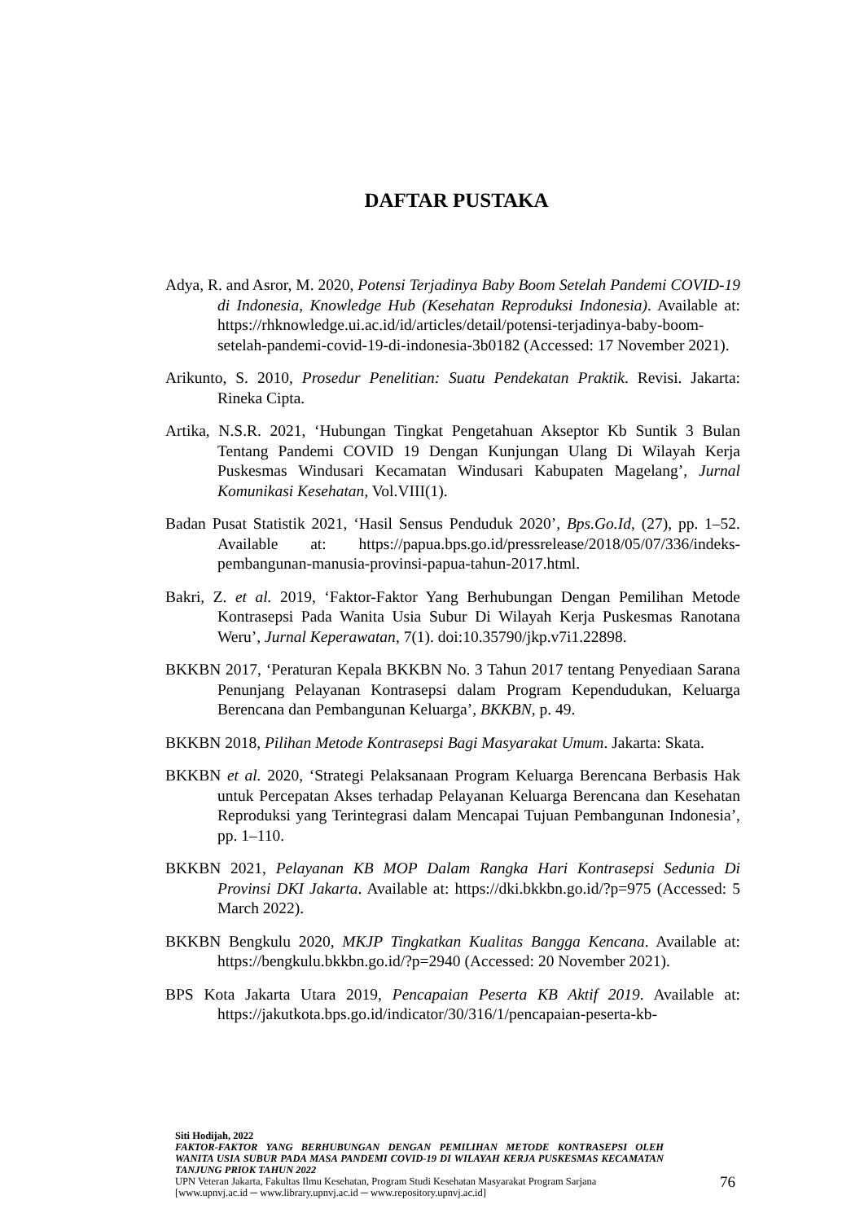DAFTAR PUSTAKA
Adya, R. and Asror, M. 2020, Potensi Terjadinya Baby Boom Setelah Pandemi COVID-19 di Indonesia, Knowledge Hub (Kesehatan Reproduksi Indonesia). Available at: https://rhknowledge.ui.ac.id/id/articles/detail/potensi-terjadinya-baby-boom-setelah-pandemi-covid-19-di-indonesia-3b0182 (Accessed: 17 November 2021).
Arikunto, S. 2010, Prosedur Penelitian: Suatu Pendekatan Praktik. Revisi. Jakarta: Rineka Cipta.
Artika, N.S.R. 2021, ‘Hubungan Tingkat Pengetahuan Akseptor Kb Suntik 3 Bulan Tentang Pandemi COVID 19 Dengan Kunjungan Ulang Di Wilayah Kerja Puskesmas Windusari Kecamatan Windusari Kabupaten Magelang’, Jurnal Komunikasi Kesehatan, Vol.VIII(1).
Badan Pusat Statistik 2021, ‘Hasil Sensus Penduduk 2020’, Bps.Go.Id, (27), pp. 1–52. Available at: https://papua.bps.go.id/pressrelease/2018/05/07/336/indeks-pembangunan-manusia-provinsi-papua-tahun-2017.html.
Bakri, Z. et al. 2019, ‘Faktor-Faktor Yang Berhubungan Dengan Pemilihan Metode Kontrasepsi Pada Wanita Usia Subur Di Wilayah Kerja Puskesmas Ranotana Weru’, Jurnal Keperawatan, 7(1). doi:10.35790/jkp.v7i1.22898.
BKKBN 2017, ‘Peraturan Kepala BKKBN No. 3 Tahun 2017 tentang Penyediaan Sarana Penunjang Pelayanan Kontrasepsi dalam Program Kependudukan, Keluarga Berencana dan Pembangunan Keluarga’, BKKBN, p. 49.
BKKBN 2018, Pilihan Metode Kontrasepsi Bagi Masyarakat Umum. Jakarta: Skata.
BKKBN et al. 2020, ‘Strategi Pelaksanaan Program Keluarga Berencana Berbasis Hak untuk Percepatan Akses terhadap Pelayanan Keluarga Berencana dan Kesehatan Reproduksi yang Terintegrasi dalam Mencapai Tujuan Pembangunan Indonesia’, pp. 1–110.
BKKBN 2021, Pelayanan KB MOP Dalam Rangka Hari Kontrasepsi Sedunia Di Provinsi DKI Jakarta. Available at: https://dki.bkkbn.go.id/?p=975 (Accessed: 5 March 2022).
BKKBN Bengkulu 2020, MKJP Tingkatkan Kualitas Bangga Kencana. Available at: https://bengkulu.bkkbn.go.id/?p=2940 (Accessed: 20 November 2021).
BPS Kota Jakarta Utara 2019, Pencapaian Peserta KB Aktif 2019. Available at: https://jakutkota.bps.go.id/indicator/30/316/1/pencapaian-peserta-kb-
Siti Hodijah, 2022
FAKTOR-FAKTOR YANG BERHUBUNGAN DENGAN PEMILIHAN METODE KONTRASEPSI OLEH WANITA USIA SUBUR PADA MASA PANDEMI COVID-19 DI WILAYAH KERJA PUSKESMAS KECAMATAN TANJUNG PRIOK TAHUN 2022
UPN Veteran Jakarta, Fakultas Ilmu Kesehatan, Program Studi Kesehatan Masyarakat Program Sarjana
[www.upnvj.ac.id ─ www.library.upnvj.ac.id ─ www.repository.upnvj.ac.id]
76